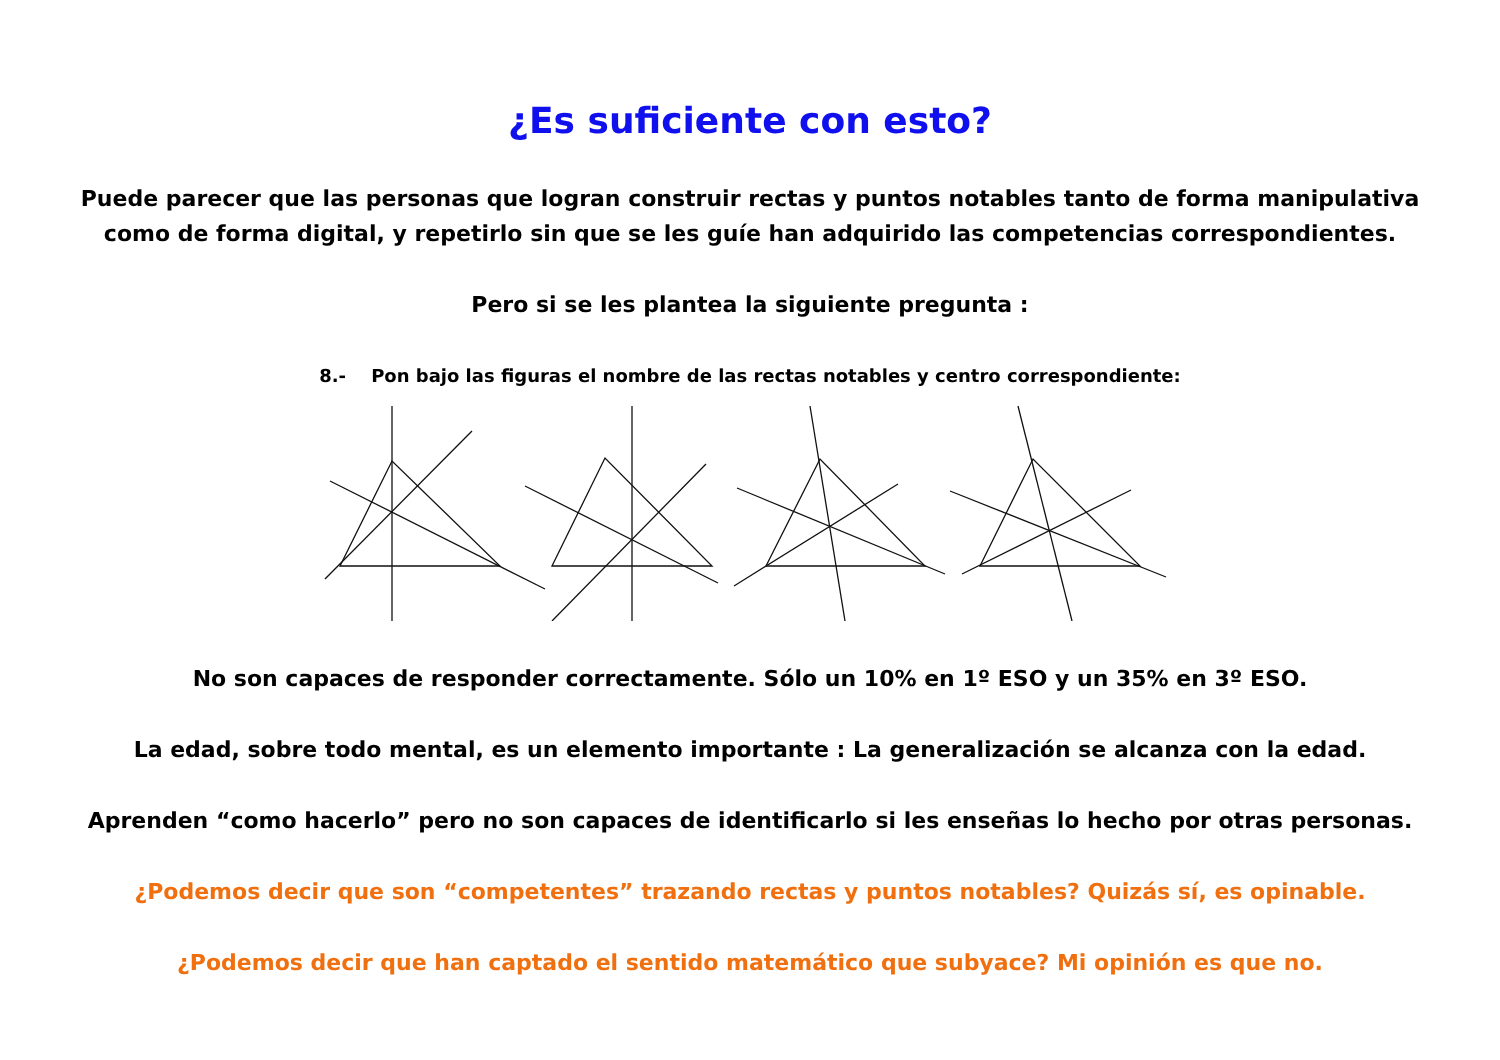¿Es suficiente con esto?
Puede parecer que las personas que logran construir rectas y puntos notables tanto de forma manipulativa
como de forma digital, y repetirlo sin que se les guíe han adquirido las competencias correspondientes.
Pero si se les plantea la siguiente pregunta :
8.- Pon bajo las figuras el nombre de las rectas notables y centro correspondiente:
No son capaces de responder correctamente. Sólo un 10% en 1º ESO y un 35% en 3º ESO.
La edad, sobre todo mental, es un elemento importante : La generalización se alcanza con la edad.
Aprenden “como hacerlo” pero no son capaces de identificarlo si les enseñas lo hecho por otras personas.
¿Podemos decir que son “competentes” trazando rectas y puntos notables? Quizás sí, es opinable.
¿Podemos decir que han captado el sentido matemático que subyace? Mi opinión es que no.